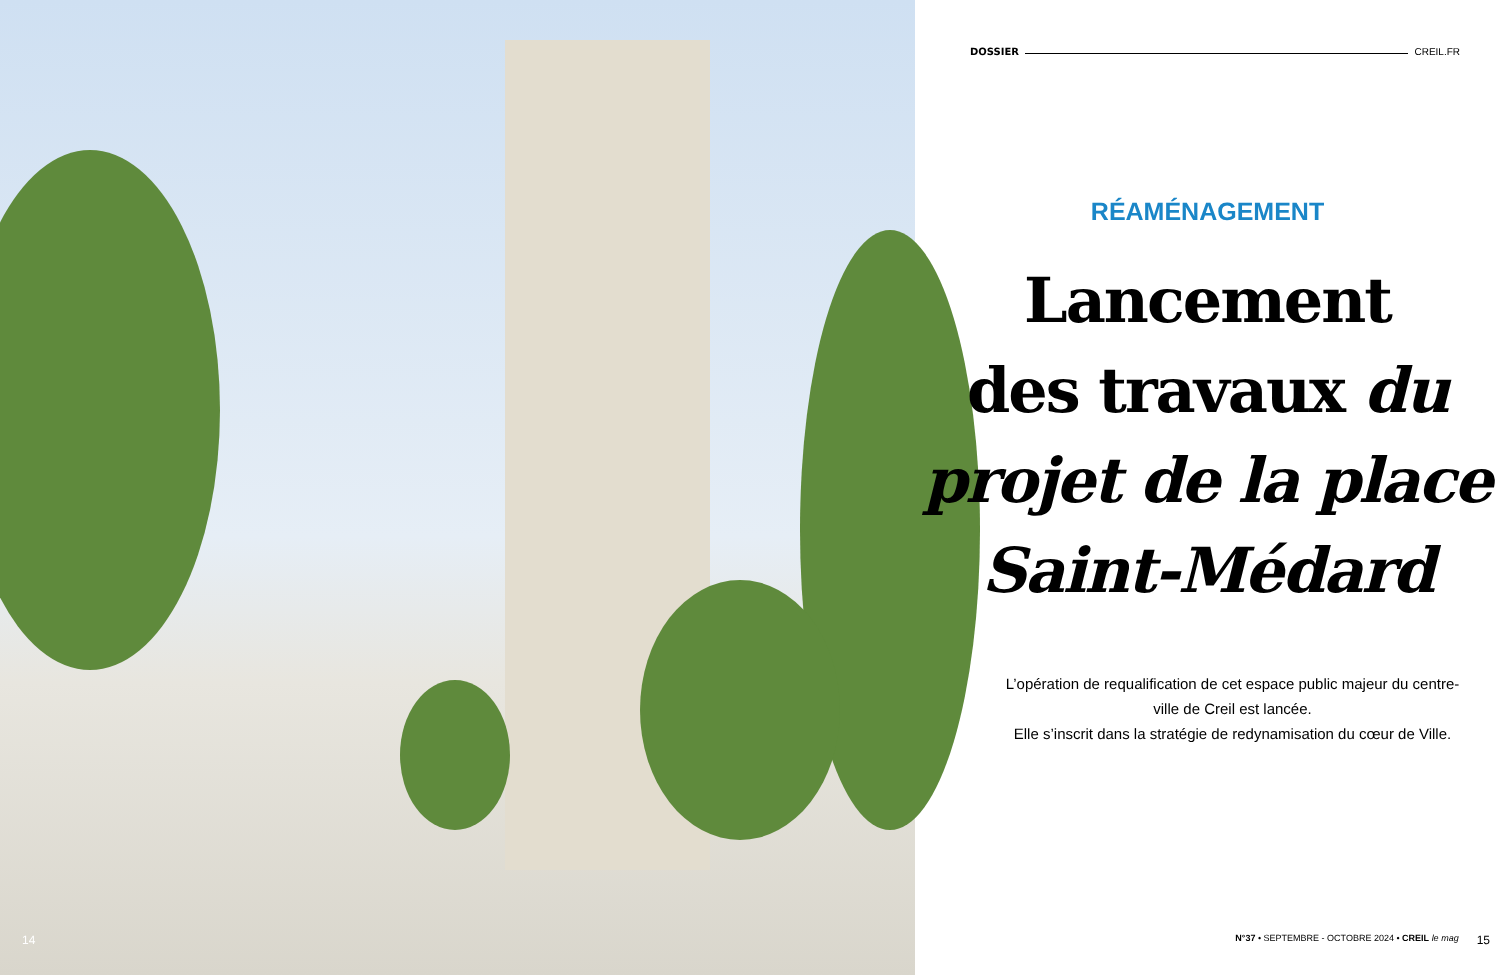14
DOSSIER CREIL.FR
RÉAMÉNAGEMENT
Lancement
des travaux du
projet de la place
Saint-Médard
L’opération de requalification de cet espace public majeur du centre-ville de Creil est lancée.
Elle s’inscrit dans la stratégie de redynamisation du cœur de Ville.
N°37 • SEPTEMBRE - OCTOBRE 2024 • CREIL le mag 15